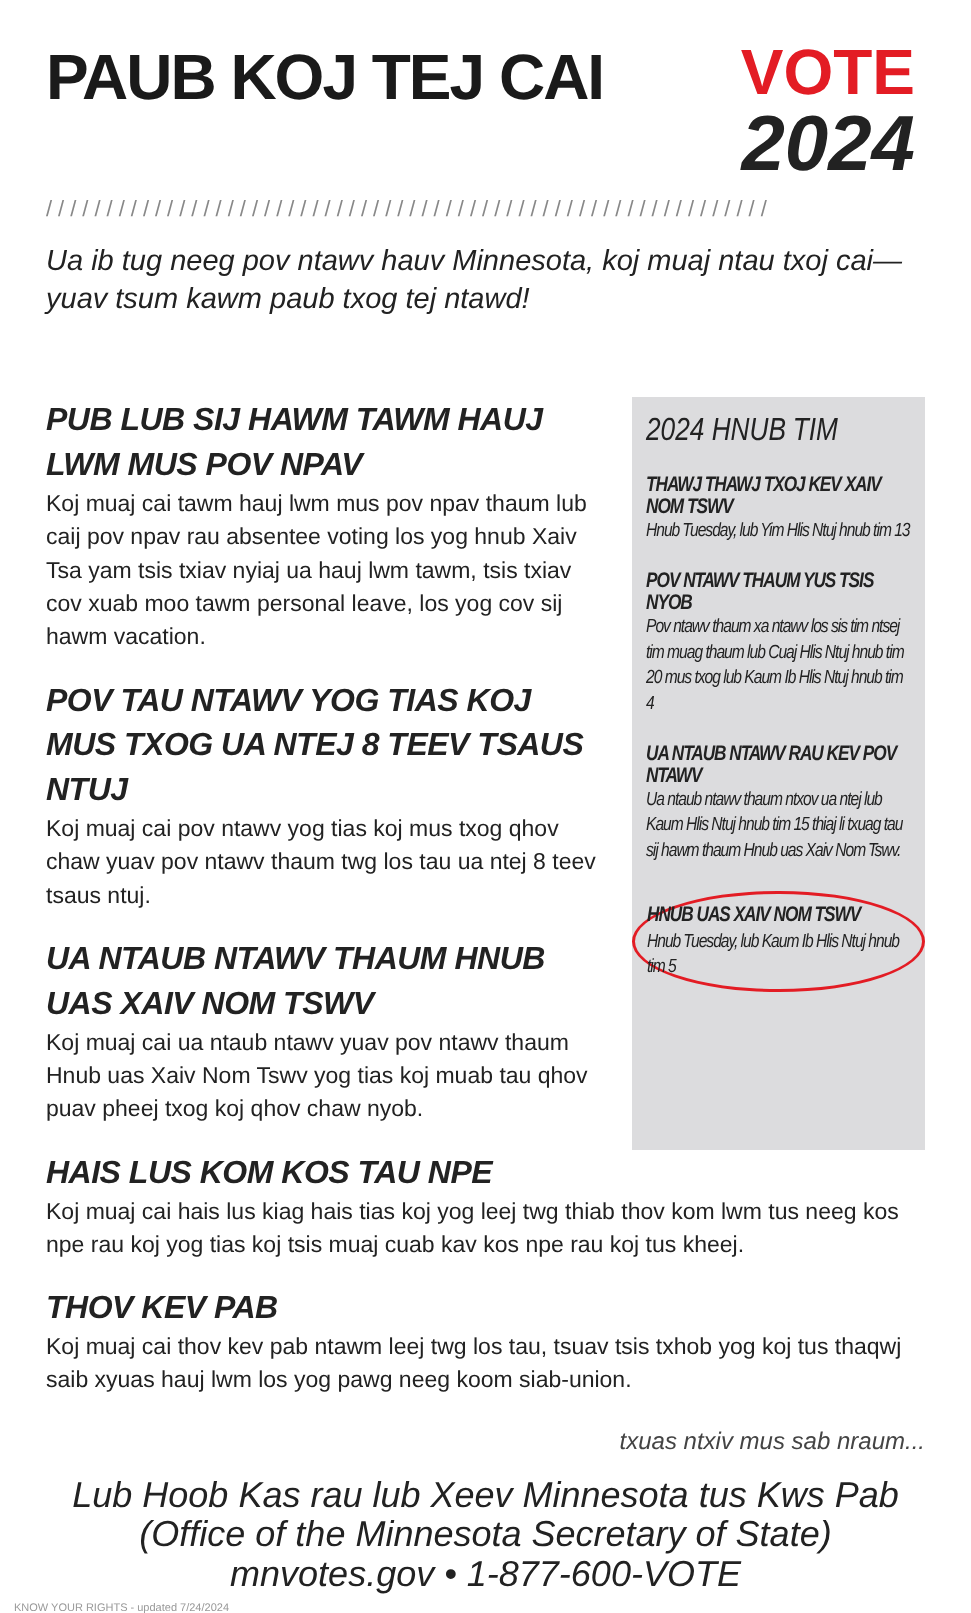PAUB KOJ TEJ CAI
VOTE
2024
////////////////////////////////////////////////////////////
Ua ib tug neeg pov ntawv hauv Minnesota, koj muaj ntau txoj cai—yuav tsum kawm paub txog tej ntawd!
PUB LUB SIJ HAWM TAWM HAUJ LWM MUS POV NPAV
Koj muaj cai tawm hauj lwm mus pov npav thaum lub caij pov npav rau absentee voting los yog hnub Xaiv Tsa yam tsis txiav nyiaj ua hauj lwm tawm, tsis txiav cov xuab moo tawm personal leave, los yog cov sij hawm vacation.
POV TAU NTAWV YOG TIAS KOJ MUS TXOG UA NTEJ 8 TEEV TSAUS NTUJ
Koj muaj cai pov ntawv yog tias koj mus txog qhov chaw yuav pov ntawv thaum twg los tau ua ntej 8 teev tsaus ntuj.
UA NTAUB NTAWV THAUM HNUB UAS XAIV NOM TSWV
Koj muaj cai ua ntaub ntawv yuav pov ntawv thaum Hnub uas Xaiv Nom Tswv yog tias koj muab tau qhov puav pheej txog koj qhov chaw nyob.
2024 HNUB TIM
THAWJ THAWJ TXOJ KEV XAIV NOM TSWV
Hnub Tuesday, lub Yim Hlis Ntuj hnub tim 13
POV NTAWV THAUM YUS TSIS NYOB
Pov ntawv thaum xa ntawv los sis tim ntsej tim muag thaum lub Cuaj Hlis Ntuj hnub tim 20 mus txog lub Kaum Ib Hlis Ntuj hnub tim 4
UA NTAUB NTAWV RAU KEV POV NTAWV
Ua ntaub ntawv thaum ntxov ua ntej lub Kaum Hlis Ntuj hnub tim 15 thiaj li txuag tau sij hawm thaum Hnub uas Xaiv Nom Tswv.
HNUB UAS XAIV NOM TSWV
Hnub Tuesday, lub Kaum Ib Hlis Ntuj hnub tim 5
HAIS LUS KOM KOS TAU NPE
Koj muaj cai hais lus kiag hais tias koj yog leej twg thiab thov kom lwm tus neeg kos npe rau koj yog tias koj tsis muaj cuab kav kos npe rau koj tus kheej.
THOV KEV PAB
Koj muaj cai thov kev pab ntawm leej twg los tau, tsuav tsis txhob yog koj tus thaqwj saib xyuas hauj lwm los yog pawg neeg koom siab-union.
txuas ntxiv mus sab nraum...
Lub Hoob Kas rau lub Xeev Minnesota tus Kws Pab
(Office of the Minnesota Secretary of State)
mnvotes.gov • 1-877-600-VOTE
KNOW YOUR RIGHTS - updated 7/24/2024